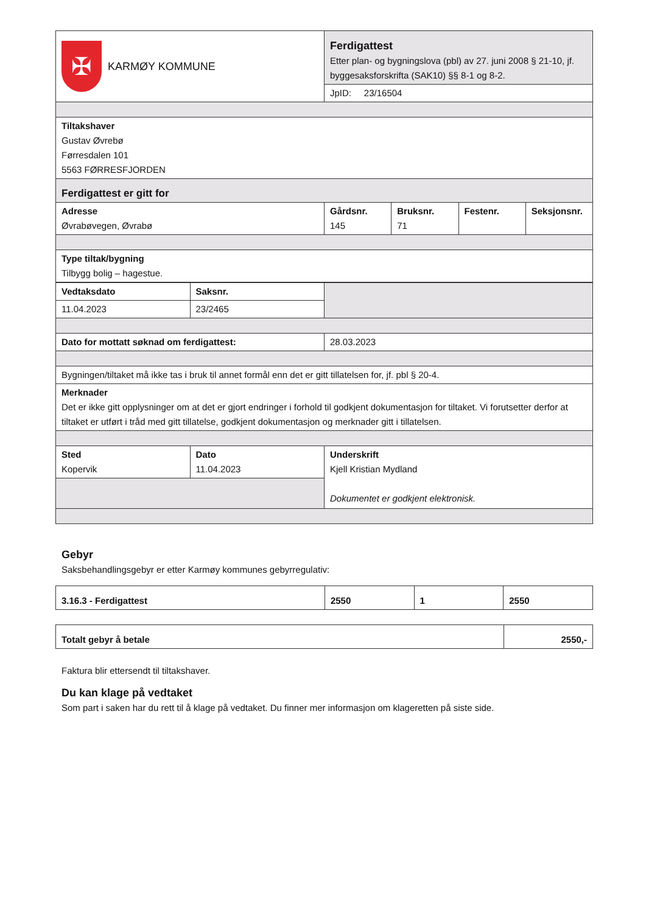| ✠ KARMØY KOMMUNE | Ferdigattest Etter plan- og bygningslova (pbl) av 27. juni 2008 § 21-10, jf. byggesaksforskrifta (SAK10) §§ 8-1 og 8-2. | | | |
| | JpID: 23/16504 | | | |
| Tiltakshaver Gustav Øvrebø Førresdalen 101 5563 FØRRESFJORDEN | | | | |
| Ferdigattest er gitt for | | | | |
| Adresse Øvrabøvegen, Øvrabø | Gårdsnr. 145 | Bruksnr. 71 | Festenr. | Seksjonsnr. |
| Type tiltak/bygning Tilbygg bolig – hagestue. | | | | |
| Vedtaksdato | Saksnr. | |
| 11.04.2023 | 23/2465 | |
| Dato for mottatt søknad om ferdigattest: | | 28.03.2023 |
| Bygningen/tiltaket må ikke tas i bruk til annet formål enn det er gitt tillatelsen for, jf. pbl § 20-4. | | |
| Merknader Det er ikke gitt opplysninger om at det er gjort endringer i forhold til godkjent dokumentasjon for tiltaket. Vi forutsetter derfor at tiltaket er utført i tråd med gitt tillatelse, godkjent dokumentasjon og merknader gitt i tillatelsen. | | |
| Sted Kopervik | Dato 11.04.2023 | Underskrift Kjell Kristian Mydland Dokumentet er godkjent elektronisk. |
Gebyr
Saksbehandlingsgebyr er etter Karmøy kommunes gebyrregulativ:
| 3.16.3 - Ferdigattest | 2550 | 1 | 2550 |
| Totalt gebyr å betale | 2550,- |
Faktura blir ettersendt til tiltakshaver.
Du kan klage på vedtaket
Som part i saken har du rett til å klage på vedtaket. Du finner mer informasjon om klageretten på siste side.